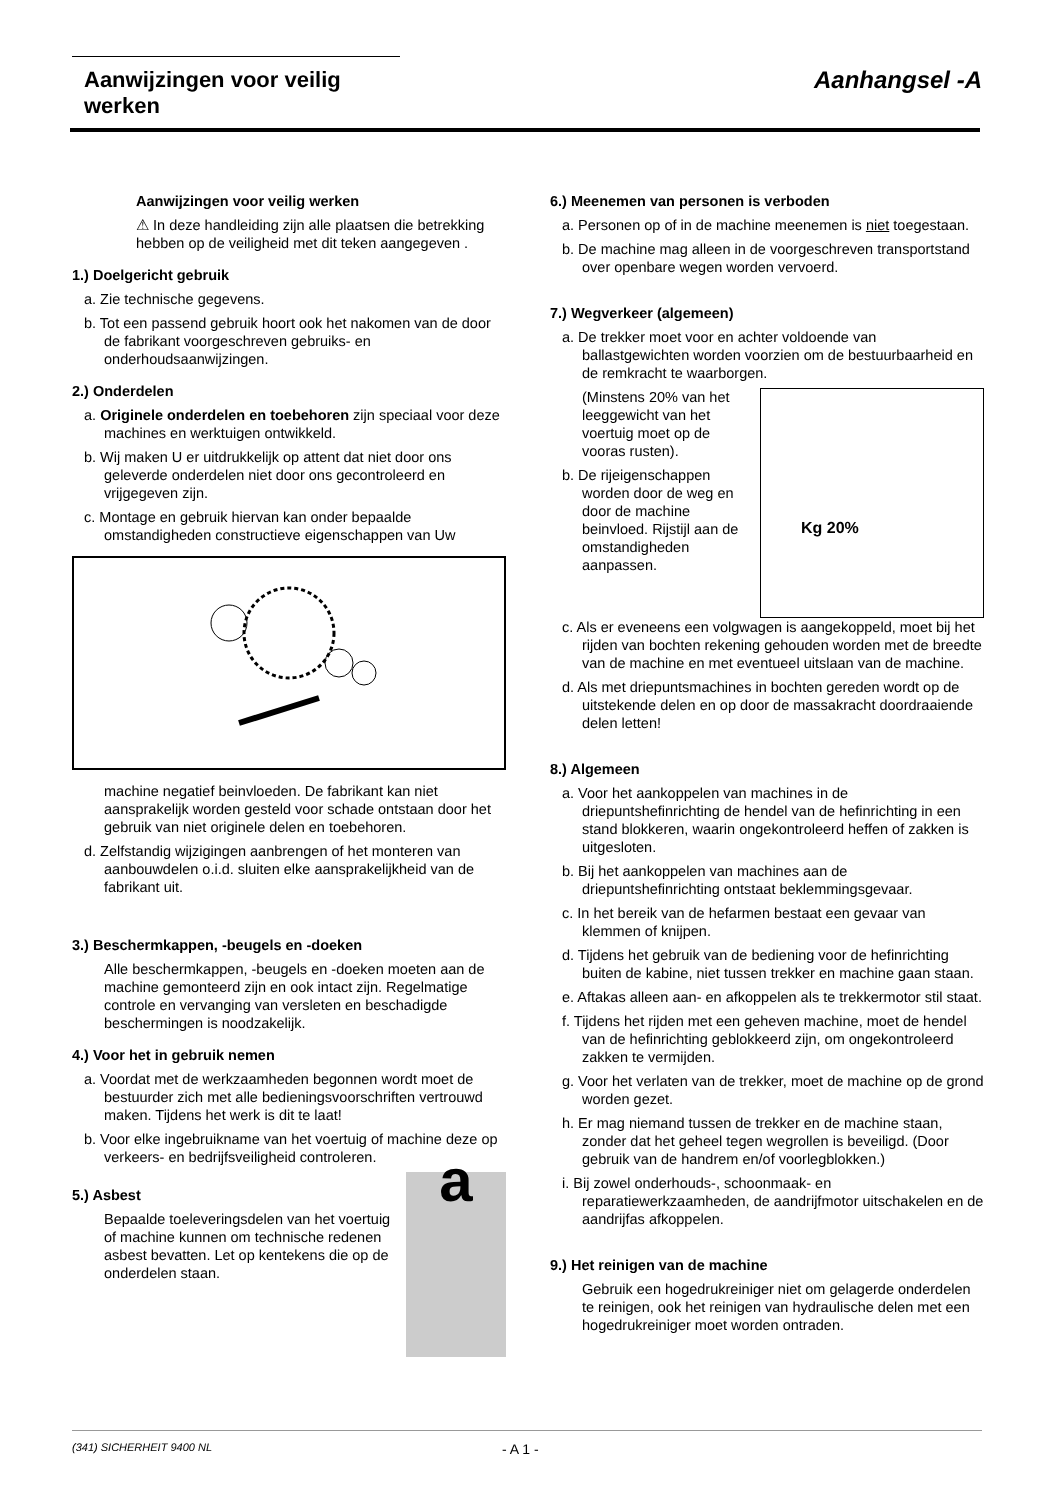Aanwijzingen voor veilig werken
Aanhangsel -A
Aanwijzingen voor veilig werken
⚠ In deze handleiding zijn alle plaatsen die betrekking hebben op de veiligheid met dit teken aangegeven .
1.) Doelgericht gebruik
a. Zie technische gegevens.
b. Tot een passend gebruik hoort ook het nakomen van de door de fabrikant voorgeschreven gebruiks- en onderhoudsaanwijzingen.
2.) Onderdelen
a. Originele onderdelen en toebehoren zijn speciaal voor deze machines en werktuigen ontwikkeld.
b. Wij maken U er uitdrukkelijk op attent dat niet door ons geleverde onderdelen niet door ons gecontroleerd en vrijgegeven zijn.
c. Montage en gebruik hiervan kan onder bepaalde omstandigheden constructieve eigenschappen van Uw
machine negatief beinvloeden. De fabrikant kan niet aansprakelijk worden gesteld voor schade ontstaan door het gebruik van niet originele delen en toebehoren.
d. Zelfstandig wijzigingen aanbrengen of het monteren van aanbouwdelen o.i.d. sluiten elke aansprakelijkheid van de fabrikant uit.
3.) Beschermkappen, -beugels en -doeken
Alle beschermkappen, -beugels en -doeken moeten aan de machine gemonteerd zijn en ook intact zijn. Regelmatige controle en vervanging van versleten en beschadigde beschermingen is noodzakelijk.
4.) Voor het in gebruik nemen
a. Voordat met de werkzaamheden begonnen wordt moet de bestuurder zich met alle bedieningsvoorschriften vertrouwd maken. Tijdens het werk is dit te laat!
b. Voor elke ingebruikname van het voertuig of machine deze op verkeers- en bedrijfsveiligheid controleren.
5.) Asbest
Bepaalde toeleveringsdelen van het voertuig of machine kunnen om technische redenen asbest bevatten. Let op kentekens die op de onderdelen staan.
a
6.) Meenemen van personen is verboden
a. Personen op of in de machine meenemen is niet toegestaan.
b. De machine mag alleen in de voorgeschreven transportstand over openbare wegen worden vervoerd.
7.) Wegverkeer (algemeen)
a. De trekker moet voor en achter voldoende van ballastgewichten worden voorzien om de bestuurbaarheid en de remkracht te waarborgen.
(Minstens 20% van het leeggewicht van het voertuig moet op de vooras rusten).
b. De rijeigenschappen worden door de weg en door de machine beinvloed. Rijstijl aan de omstandigheden aanpassen.
Kg 20%
c. Als er eveneens een volgwagen is aangekoppeld, moet bij het rijden van bochten rekening gehouden worden met de breedte van de machine en met eventueel uitslaan van de machine.
d. Als met driepuntsmachines in bochten gereden wordt op de uitstekende delen en op door de massakracht doordraaiende delen letten!
8.) Algemeen
a. Voor het aankoppelen van machines in de driepuntshefinrichting de hendel van de hefinrichting in een stand blokkeren, waarin ongekontroleerd heffen of zakken is uitgesloten.
b. Bij het aankoppelen van machines aan de driepuntshefinrichting ontstaat beklemmingsgevaar.
c. In het bereik van de hefarmen bestaat een gevaar van klemmen of knijpen.
d. Tijdens het gebruik van de bediening voor de hefinrichting buiten de kabine, niet tussen trekker en machine gaan staan.
e. Aftakas alleen aan- en afkoppelen als te trekkermotor stil staat.
f. Tijdens het rijden met een geheven machine, moet de hendel van de hefinrichting geblokkeerd zijn, om ongekontroleerd zakken te vermijden.
g. Voor het verlaten van de trekker, moet de machine op de grond worden gezet.
h. Er mag niemand tussen de trekker en de machine staan, zonder dat het geheel tegen wegrollen is beveiligd. (Door gebruik van de handrem en/of voorlegblokken.)
i. Bij zowel onderhouds-, schoonmaak- en reparatiewerkzaamheden, de aandrijfmotor uitschakelen en de aandrijfas afkoppelen.
9.) Het reinigen van de machine
Gebruik een hogedrukreiniger niet om gelagerde onderdelen te reinigen, ook het reinigen van hydraulische delen met een hogedrukreiniger moet worden ontraden.
(341) SICHERHEIT 9400 NL - A 1 -